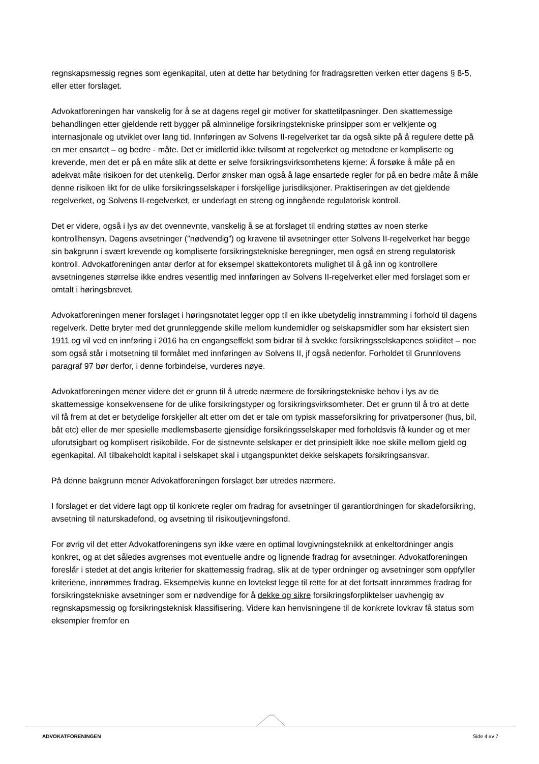regnskapsmessig regnes som egenkapital, uten at dette har betydning for fradragsretten verken etter dagens § 8-5, eller etter forslaget.
Advokatforeningen har vanskelig for å se at dagens regel gir motiver for skattetilpasninger. Den skattemessige behandlingen etter gjeldende rett bygger på alminnelige forsikringstekniske prinsipper som er velkjente og internasjonale og utviklet over lang tid. Innføringen av Solvens II-regelverket tar da også sikte på å regulere dette på en mer ensartet – og bedre - måte. Det er imidlertid ikke tvilsomt at regelverket og metodene er kompliserte og krevende, men det er på en måte slik at dette er selve forsikringsvirksomhetens kjerne: Å forsøke å måle på en adekvat måte risikoen for det utenkelig. Derfor ønsker man også å lage ensartede regler for på en bedre måte å måle denne risikoen likt for de ulike forsikringsselskaper i forskjellige jurisdiksjoner. Praktiseringen av det gjeldende regelverket, og Solvens II-regelverket, er underlagt en streng og inngående regulatorisk kontroll.
Det er videre, også i lys av det ovennevnte, vanskelig å se at forslaget til endring støttes av noen sterke kontrollhensyn. Dagens avsetninger (”nødvendig”) og kravene til avsetninger etter Solvens II-regelverket har begge sin bakgrunn i svært krevende og kompliserte forsikringstekniske beregninger, men også en streng regulatorisk kontroll. Advokatforeningen antar derfor at for eksempel skattekontorets mulighet til å gå inn og kontrollere avsetningenes størrelse ikke endres vesentlig med innføringen av Solvens II-regelverket eller med forslaget som er omtalt i høringsbrevet.
Advokatforeningen mener forslaget i høringsnotatet legger opp til en ikke ubetydelig innstramming i forhold til dagens regelverk. Dette bryter med det grunnleggende skille mellom kundemidler og selskapsmidler som har eksistert sien 1911 og vil ved en innføring i 2016 ha en engangseffekt som bidrar til å svekke forsikringsselskapenes soliditet – noe som også står i motsetning til formålet med innføringen av Solvens II, jf også nedenfor. Forholdet til Grunnlovens paragraf 97 bør derfor, i denne forbindelse, vurderes nøye.
Advokatforeningen mener videre det er grunn til å utrede nærmere de forsikringstekniske behov i lys av de skattemessige konsekvensene for de ulike forsikringstyper og forsikringsvirksomheter. Det er grunn til å tro at dette vil få frem at det er betydelige forskjeller alt etter om det er tale om typisk masseforsikring for privatpersoner (hus, bil, båt etc) eller de mer spesielle medlemsbaserte gjensidige forsikringsselskaper med forholdsvis få kunder og et mer uforutsigbart og komplisert risikobilde. For de sistnevnte selskaper er det prinsipielt ikke noe skille mellom gjeld og egenkapital. All tilbakeholdt kapital i selskapet skal i utgangspunktet dekke selskapets forsikringsansvar.
På denne bakgrunn mener Advokatforeningen forslaget bør utredes nærmere.
I forslaget er det videre lagt opp til konkrete regler om fradrag for avsetninger til garantiordningen for skadeforsikring, avsetning til naturskadefond, og avsetning til risikoutjevningsfond.
For øvrig vil det etter Advokatforeningens syn ikke være en optimal lovgivningsteknikk at enkeltordninger angis konkret, og at det således avgrenses mot eventuelle andre og lignende fradrag for avsetninger. Advokatforeningen foreslår i stedet at det angis kriterier for skattemessig fradrag, slik at de typer ordninger og avsetninger som oppfyller kriteriene, innrømmes fradrag. Eksempelvis kunne en lovtekst legge til rette for at det fortsatt innrømmes fradrag for forsikringstekniske avsetninger som er nødvendige for å dekke og sikre forsikringsforpliktelser uavhengig av regnskapsmessig og forsikringsteknisk klassifisering. Videre kan henvisningene til de konkrete lovkrav få status som eksempler fremfor en
ADVOKATFORENINGEN Side 4 av 7